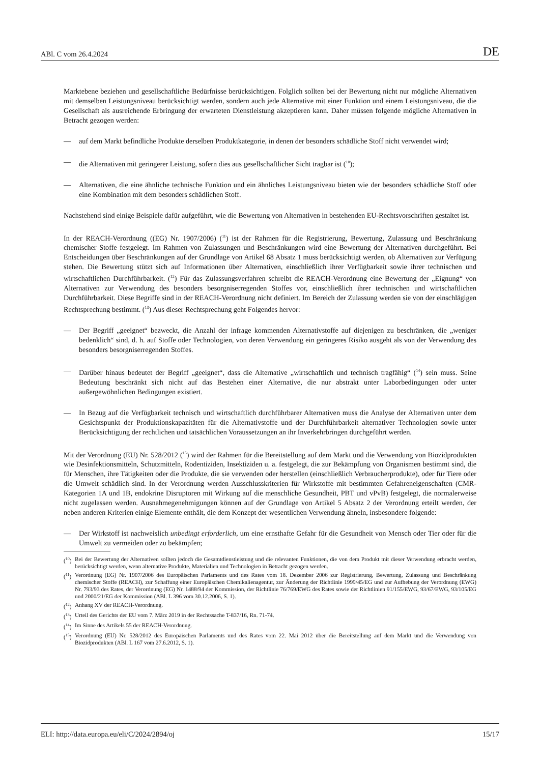ABl. C vom 26.4.2024 DE
Marktebene beziehen und gesellschaftliche Bedürfnisse berücksichtigen. Folglich sollten bei der Bewertung nicht nur mögliche Alternativen mit demselben Leistungsniveau berücksichtigt werden, sondern auch jede Alternative mit einer Funktion und einem Leistungsniveau, die die Gesellschaft als ausreichende Erbringung der erwarteten Dienstleistung akzeptieren kann. Daher müssen folgende mögliche Alternativen in Betracht gezogen werden:
— auf dem Markt befindliche Produkte derselben Produktkategorie, in denen der besonders schädliche Stoff nicht verwendet wird;
— die Alternativen mit geringerer Leistung, sofern dies aus gesellschaftlicher Sicht tragbar ist (<sup>10</sup>);
— Alternativen, die eine ähnliche technische Funktion und ein ähnliches Leistungsniveau bieten wie der besonders schädliche Stoff oder eine Kombination mit dem besonders schädlichen Stoff.
Nachstehend sind einige Beispiele dafür aufgeführt, wie die Bewertung von Alternativen in bestehenden EU-Rechtsvorschriften gestaltet ist.
In der REACH-Verordnung ((EG) Nr. 1907/2006) (<sup>11</sup>) ist der Rahmen für die Registrierung, Bewertung, Zulassung und Beschränkung chemischer Stoffe festgelegt. Im Rahmen von Zulassungen und Beschränkungen wird eine Bewertung der Alternativen durchgeführt. Bei Entscheidungen über Beschränkungen auf der Grundlage von Artikel 68 Absatz 1 muss berücksichtigt werden, ob Alternativen zur Verfügung stehen. Die Bewertung stützt sich auf Informationen über Alternativen, einschließlich ihrer Verfügbarkeit sowie ihrer technischen und wirtschaftlichen Durchführbarkeit. (<sup>12</sup>) Für das Zulassungsverfahren schreibt die REACH-Verordnung eine Bewertung der „Eignung“ von Alternativen zur Verwendung des besonders besorgniserregenden Stoffes vor, einschließlich ihrer technischen und wirtschaftlichen Durchführbarkeit. Diese Begriffe sind in der REACH-Verordnung nicht definiert. Im Bereich der Zulassung werden sie von der einschlägigen Rechtsprechung bestimmt. (<sup>13</sup>) Aus dieser Rechtsprechung geht Folgendes hervor:
— Der Begriff „geeignet“ bezweckt, die Anzahl der infrage kommenden Alternativstoffe auf diejenigen zu beschränken, die „weniger bedenklich“ sind, d. h. auf Stoffe oder Technologien, von deren Verwendung ein geringeres Risiko ausgeht als von der Verwendung des besonders besorgniserregenden Stoffes.
— Darüber hinaus bedeutet der Begriff „geeignet“, dass die Alternative „wirtschaftlich und technisch tragfähig“ (<sup>14</sup>) sein muss. Seine Bedeutung beschränkt sich nicht auf das Bestehen einer Alternative, die nur abstrakt unter Laborbedingungen oder unter außergewöhnlichen Bedingungen existiert.
— In Bezug auf die Verfügbarkeit technisch und wirtschaftlich durchführbarer Alternativen muss die Analyse der Alternativen unter dem Gesichtspunkt der Produktionskapazitäten für die Alternativstoffe und der Durchführbarkeit alternativer Technologien sowie unter Berücksichtigung der rechtlichen und tatsächlichen Voraussetzungen an ihr Inverkehrbringen durchgeführt werden.
Mit der Verordnung (EU) Nr. 528/2012 (<sup>15</sup>) wird der Rahmen für die Bereitstellung auf dem Markt und die Verwendung von Biozidprodukten wie Desinfektionsmitteln, Schutzmitteln, Rodentiziden, Insektiziden u. a. festgelegt, die zur Bekämpfung von Organismen bestimmt sind, die für Menschen, ihre Tätigkeiten oder die Produkte, die sie verwenden oder herstellen (einschließlich Verbraucherprodukte), oder für Tiere oder die Umwelt schädlich sind. In der Verordnung werden Ausschlusskriterien für Wirkstoffe mit bestimmten Gefahreneigenschaften (CMR-Kategorien 1A und 1B, endokrine Disruptoren mit Wirkung auf die menschliche Gesundheit, PBT und vPvB) festgelegt, die normalerweise nicht zugelassen werden. Ausnahmegenehmigungen können auf der Grundlage von Artikel 5 Absatz 2 der Verordnung erteilt werden, der neben anderen Kriterien einige Elemente enthält, die dem Konzept der wesentlichen Verwendung ähneln, insbesondere folgende:
— Der Wirkstoff ist nachweislich unbedingt erforderlich, um eine ernsthafte Gefahr für die Gesundheit von Mensch oder Tier oder für die Umwelt zu vermeiden oder zu bekämpfen;
(<sup>10</sup>) Bei der Bewertung der Alternativen sollten jedoch die Gesamtdienstleistung und die relevanten Funktionen, die von dem Produkt mit dieser Verwendung erbracht werden, berücksichtigt werden, wenn alternative Produkte, Materialien und Technologien in Betracht gezogen werden.
(<sup>11</sup>) Verordnung (EG) Nr. 1907/2006 des Europäischen Parlaments und des Rates vom 18. Dezember 2006 zur Registrierung, Bewertung, Zulassung und Beschränkung chemischer Stoffe (REACH), zur Schaffung einer Europäischen Chemikalienagentur, zur Änderung der Richtlinie 1999/45/EG und zur Aufhebung der Verordnung (EWG) Nr. 793/93 des Rates, der Verordnung (EG) Nr. 1488/94 der Kommission, der Richtlinie 76/769/EWG des Rates sowie der Richtlinien 91/155/EWG, 93/67/EWG, 93/105/EG und 2000/21/EG der Kommission (ABl. L 396 vom 30.12.2006, S. 1).
(<sup>12</sup>) Anhang XV der REACH-Verordnung.
(<sup>13</sup>) Urteil des Gerichts der EU vom 7. März 2019 in der Rechtssache T-837/16, Rn. 71-74.
(<sup>14</sup>) Im Sinne des Artikels 55 der REACH-Verordnung.
(<sup>15</sup>) Verordnung (EU) Nr. 528/2012 des Europäischen Parlaments und des Rates vom 22. Mai 2012 über die Bereitstellung auf dem Markt und die Verwendung von Biozidprodukten (ABl. L 167 vom 27.6.2012, S. 1).
ELI: http://data.europa.eu/eli/C/2024/2894/oj 15/17